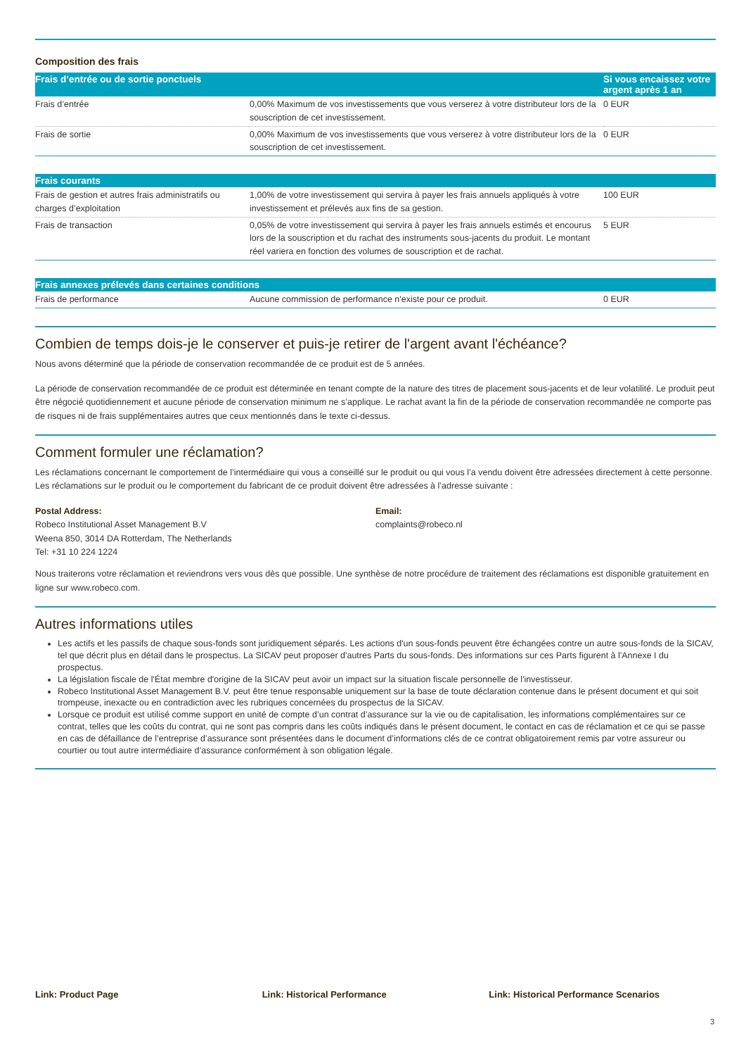Composition des frais
| Frais d’entrée ou de sortie ponctuels | | Si vous encaissez votre argent après 1 an |
| --- | --- | --- |
| Frais d’entrée | 0,00% Maximum de vos investissements que vous verserez à votre distributeur lors de la souscription de cet investissement. | 0 EUR |
| Frais de sortie | 0,00% Maximum de vos investissements que vous verserez à votre distributeur lors de la souscription de cet investissement. | 0 EUR |
| Frais courants | | |
| --- | --- | --- |
| Frais de gestion et autres frais administratifs ou charges d’exploitation | 1,00% de votre investissement qui servira à payer les frais annuels appliqués à votre investissement et prélevés aux fins de sa gestion. | 100 EUR |
| Frais de transaction | 0,05% de votre investissement qui servira à payer les frais annuels estimés et encourus lors de la souscription et du rachat des instruments sous-jacents du produit. Le montant réel variera en fonction des volumes de souscription et de rachat. | 5 EUR |
| Frais annexes prélevés dans certaines conditions | | |
| --- | --- | --- |
| Frais de performance | Aucune commission de performance n'existe pour ce produit. | 0 EUR |
Combien de temps dois-je le conserver et puis-je retirer de l'argent avant l'échéance?
Nous avons déterminé que la période de conservation recommandée de ce produit est de 5 années.
La période de conservation recommandée de ce produit est déterminée en tenant compte de la nature des titres de placement sous-jacents et de leur volatilité. Le produit peut être négocié quotidiennement et aucune période de conservation minimum ne s’applique. Le rachat avant la fin de la période de conservation recommandée ne comporte pas de risques ni de frais supplémentaires autres que ceux mentionnés dans le texte ci-dessus.
Comment formuler une réclamation?
Les réclamations concernant le comportement de l’intermédiaire qui vous a conseillé sur le produit ou qui vous l’a vendu doivent être adressées directement à cette personne. Les réclamations sur le produit ou le comportement du fabricant de ce produit doivent être adressées à l’adresse suivante :
Postal Address:
Robeco Institutional Asset Management B.V
Weena 850, 3014 DA Rotterdam, The Netherlands
Tel: +31 10 224 1224
Email:
complaints@robeco.nl
Nous traiterons votre réclamation et reviendrons vers vous dès que possible. Une synthèse de notre procédure de traitement des réclamations est disponible gratuitement en ligne sur www.robeco.com.
Autres informations utiles
Les actifs et les passifs de chaque sous-fonds sont juridiquement séparés. Les actions d'un sous-fonds peuvent être échangées contre un autre sous-fonds de la SICAV, tel que décrit plus en détail dans le prospectus. La SICAV peut proposer d'autres Parts du sous-fonds. Des informations sur ces Parts figurent à l'Annexe I du prospectus.
La législation fiscale de l'État membre d'origine de la SICAV peut avoir un impact sur la situation fiscale personnelle de l'investisseur.
Robeco Institutional Asset Management B.V. peut être tenue responsable uniquement sur la base de toute déclaration contenue dans le présent document et qui soit trompeuse, inexacte ou en contradiction avec les rubriques concernées du prospectus de la SICAV.
Lorsque ce produit est utilisé comme support en unité de compte d’un contrat d’assurance sur la vie ou de capitalisation, les informations complémentaires sur ce contrat, telles que les coûts du contrat, qui ne sont pas compris dans les coûts indiqués dans le présent document, le contact en cas de réclamation et ce qui se passe en cas de défaillance de l’entreprise d’assurance sont présentées dans le document d’informations clés de ce contrat obligatoirement remis par votre assureur ou courtier ou tout autre intermédiaire d’assurance conformément à son obligation légale.
Link: Product Page Link: Historical Performance Link: Historical Performance Scenarios
3